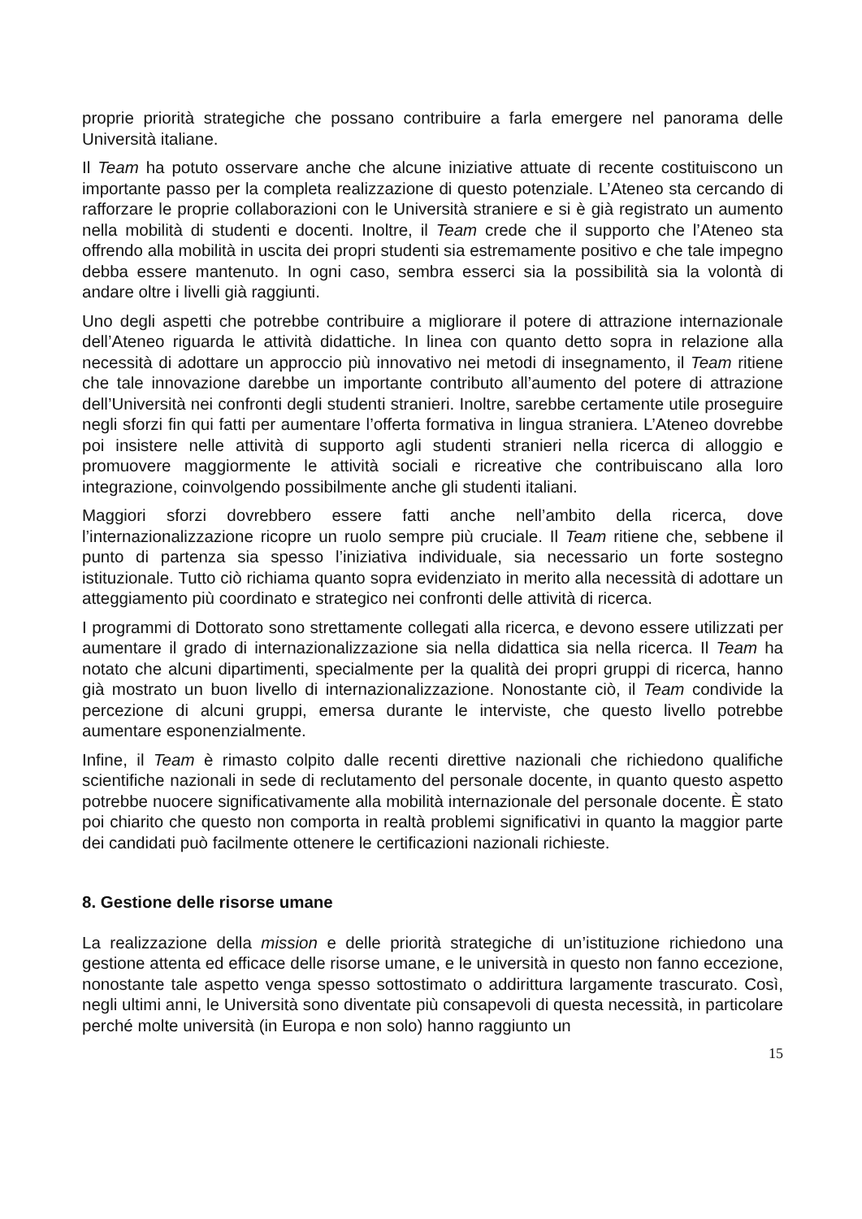proprie priorità strategiche che possano contribuire a farla emergere nel panorama delle Università italiane.
Il Team ha potuto osservare anche che alcune iniziative attuate di recente costituiscono un importante passo per la completa realizzazione di questo potenziale. L’Ateneo sta cercando di rafforzare le proprie collaborazioni con le Università straniere e si è già registrato un aumento nella mobilità di studenti e docenti. Inoltre, il Team crede che il supporto che l’Ateneo sta offrendo alla mobilità in uscita dei propri studenti sia estremamente positivo e che tale impegno debba essere mantenuto. In ogni caso, sembra esserci sia la possibilità sia la volontà di andare oltre i livelli già raggiunti.
Uno degli aspetti che potrebbe contribuire a migliorare il potere di attrazione internazionale dell’Ateneo riguarda le attività didattiche. In linea con quanto detto sopra in relazione alla necessità di adottare un approccio più innovativo nei metodi di insegnamento, il Team ritiene che tale innovazione darebbe un importante contributo all’aumento del potere di attrazione dell’Università nei confronti degli studenti stranieri. Inoltre, sarebbe certamente utile proseguire negli sforzi fin qui fatti per aumentare l’offerta formativa in lingua straniera. L’Ateneo dovrebbe poi insistere nelle attività di supporto agli studenti stranieri nella ricerca di alloggio e promuovere maggiormente le attività sociali e ricreative che contribuiscano alla loro integrazione, coinvolgendo possibilmente anche gli studenti italiani.
Maggiori sforzi dovrebbero essere fatti anche nell’ambito della ricerca, dove l’internazionalizzazione ricopre un ruolo sempre più cruciale. Il Team ritiene che, sebbene il punto di partenza sia spesso l’iniziativa individuale, sia necessario un forte sostegno istituzionale. Tutto ciò richiama quanto sopra evidenziato in merito alla necessità di adottare un atteggiamento più coordinato e strategico nei confronti delle attività di ricerca.
I programmi di Dottorato sono strettamente collegati alla ricerca, e devono essere utilizzati per aumentare il grado di internazionalizzazione sia nella didattica sia nella ricerca. Il Team ha notato che alcuni dipartimenti, specialmente per la qualità dei propri gruppi di ricerca, hanno già mostrato un buon livello di internazionalizzazione. Nonostante ciò, il Team condivide la percezione di alcuni gruppi, emersa durante le interviste, che questo livello potrebbe aumentare esponenzialmente.
Infine, il Team è rimasto colpito dalle recenti direttive nazionali che richiedono qualifiche scientifiche nazionali in sede di reclutamento del personale docente, in quanto questo aspetto potrebbe nuocere significativamente alla mobilità internazionale del personale docente. È stato poi chiarito che questo non comporta in realtà problemi significativi in quanto la maggior parte dei candidati può facilmente ottenere le certificazioni nazionali richieste.
8. Gestione delle risorse umane
La realizzazione della mission e delle priorità strategiche di un’istituzione richiedono una gestione attenta ed efficace delle risorse umane, e le università in questo non fanno eccezione, nonostante tale aspetto venga spesso sottostimato o addirittura largamente trascurato. Così, negli ultimi anni, le Università sono diventate più consapevoli di questa necessità, in particolare perché molte università (in Europa e non solo) hanno raggiunto un
15